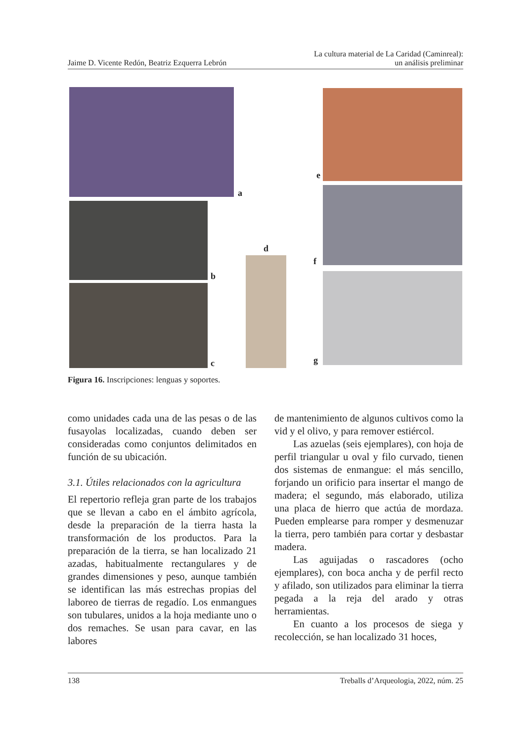Jaime D. Vicente Redón, Beatriz Ezquerra Lebrón La cultura material de La Caridad (Caminreal):
un análisis preliminar
a
b
c
d
e
f
g
Figura 16. Inscripciones: lenguas y soportes.
como unidades cada una de las pesas o de las fusayolas localizadas, cuando deben ser consideradas como conjuntos delimitados en función de su ubicación.
3.1. Útiles relacionados con la agricultura
El repertorio refleja gran parte de los trabajos que se llevan a cabo en el ámbito agrícola, desde la preparación de la tierra hasta la transformación de los productos. Para la preparación de la tierra, se han localizado 21 azadas, habitualmente rectangulares y de grandes dimensiones y peso, aunque también se identifican las más estrechas propias del laboreo de tierras de regadío. Los enmangues son tubulares, unidos a la hoja mediante uno o dos remaches. Se usan para cavar, en las labores
de mantenimiento de algunos cultivos como la vid y el olivo, y para remover estiércol.
Las azuelas (seis ejemplares), con hoja de perfil triangular u oval y filo curvado, tienen dos sistemas de enmangue: el más sencillo, forjando un orificio para insertar el mango de madera; el segundo, más elaborado, utiliza una placa de hierro que actúa de mordaza. Pueden emplearse para romper y desmenuzar la tierra, pero también para cortar y desbastar madera.
Las aguijadas o rascadores (ocho ejemplares), con boca ancha y de perfil recto y afilado, son utilizados para eliminar la tierra pegada a la reja del arado y otras herramientas.
En cuanto a los procesos de siega y recolección, se han localizado 31 hoces,
138 Treballs d’Arqueologia, 2022, núm. 25